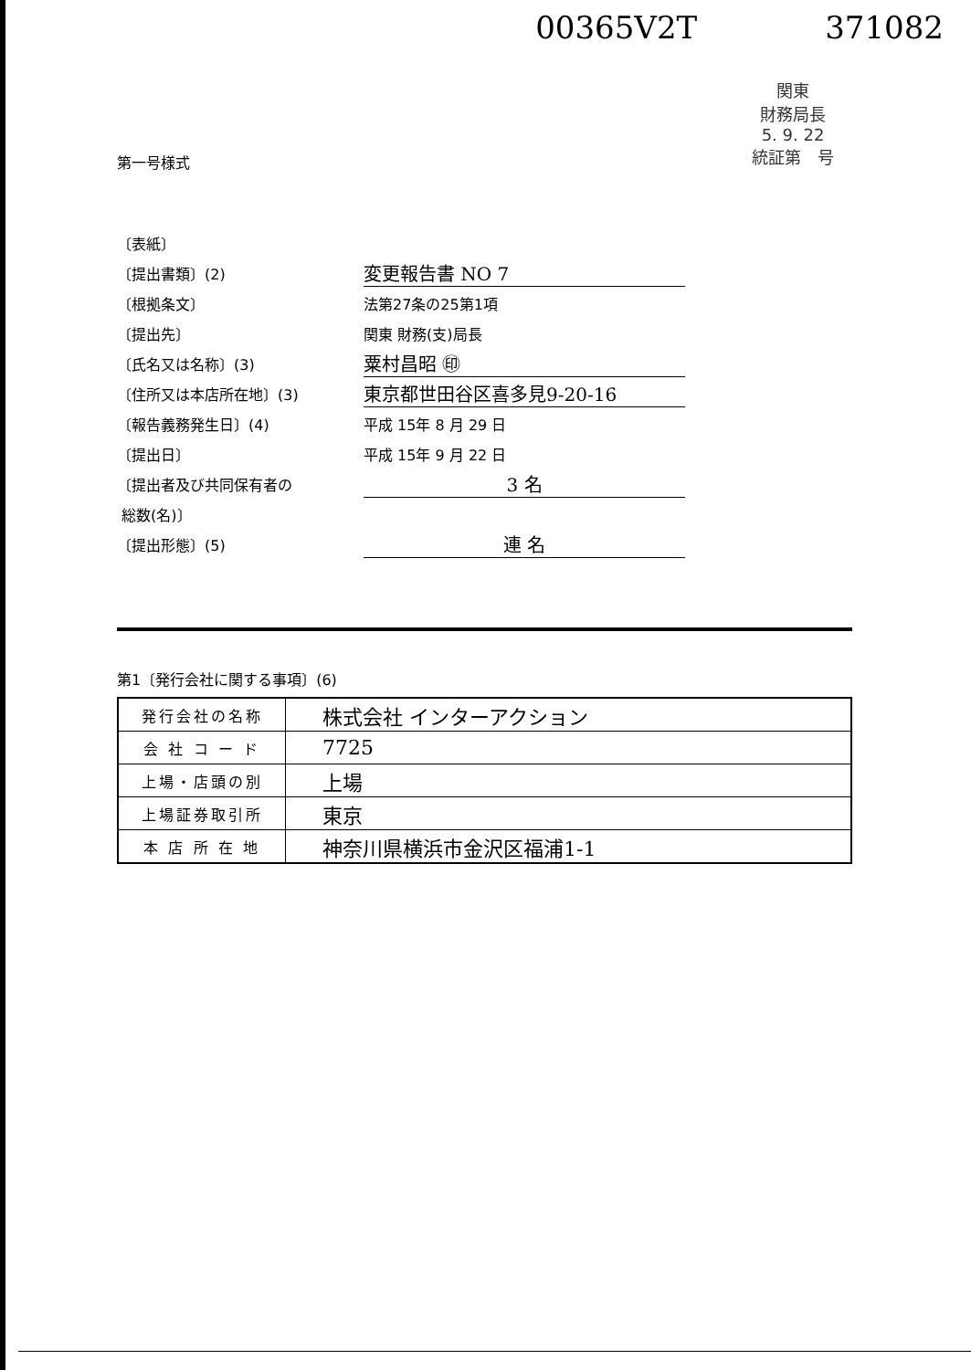00365V2T 371082
関東
財務局長
5. 9. 22
統証第　号
第一号様式
〔表紙〕
〔提出書類〕(2) 変更報告書 NO 7
〔根拠条文〕 法第27条の25第1項
〔提出先〕 関東 財務(支)局長
〔氏名又は名称〕(3) 粟村昌昭 ㊞
〔住所又は本店所在地〕(3) 東京都世田谷区喜多見9-20-16
〔報告義務発生日〕(4) 平成 15年 8 月 29 日
〔提出日〕 平成 15年 9 月 22 日
〔提出者及び共同保有者の 3 名
総数(名)〕
〔提出形態〕(5) 連 名
第1〔発行会社に関する事項〕(6)
| 発行会社の名称 | 株式会社 インターアクション |
| 会 社 コ ー ド | 7725 |
| 上場・店頭の別 | 上場 |
| 上場証券取引所 | 東京 |
| 本 店 所 在 地 | 神奈川県横浜市金沢区福浦1-1 |